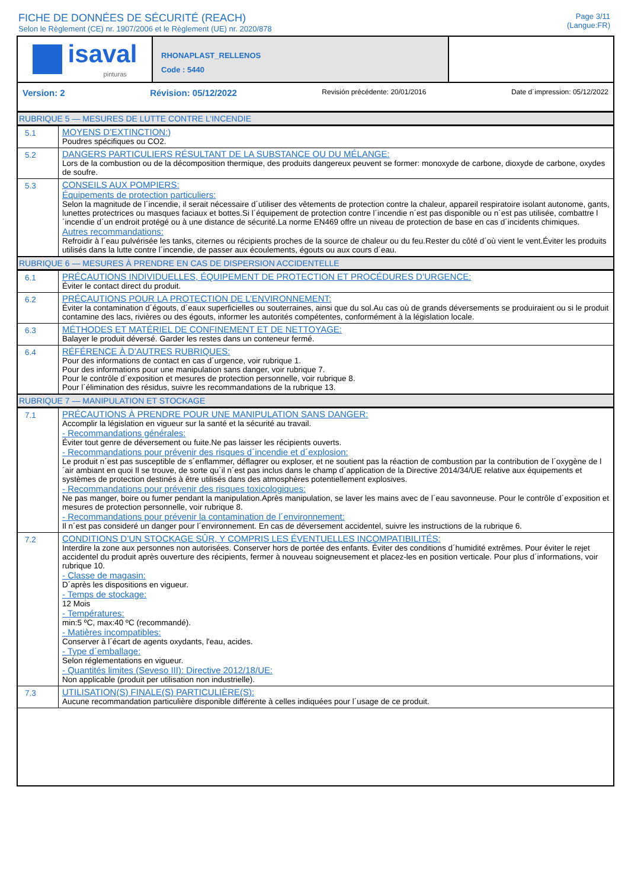FICHE DE DONNÉES DE SÉCURITÉ (REACH)
Selon le Règlement (CE) nr. 1907/2006 et le Règlement (UE) nr. 2020/878
Page 3/11
(Langue:FR)
isaval
pinturas
RHONAPLAST_RELLENOS
Code : 5440
Version: 2 Révision: 05/12/2022 Revisión précédente: 20/01/2016 Date d´impression: 05/12/2022
RUBRIQUE 5 — MESURES DE LUTTE CONTRE L’INCENDIE
| 5.1 | MOYENS D’EXTINCTION:) Poudres spécifiques ou CO2. |
| 5.2 | DANGERS PARTICULIERS RÉSULTANT DE LA SUBSTANCE OU DU MÉLANGE: Lors de la combustion ou de la décomposition thermique, des produits dangereux peuvent se former: monoxyde de carbone, dioxyde de carbone, oxydes de soufre. |
| 5.3 | CONSEILS AUX POMPIERS: Équipements de protection particuliers: Selon la magnitude de l´incendie, il serait nécessaire d´utiliser des vêtements de protection contre la chaleur, appareil respiratoire isolant autonome, gants, lunettes protectrices ou masques faciaux et bottes.Si l´équipement de protection contre l´incendie n´est pas disponible ou n´est pas utilisée, combattre l´incendie d´un endroit protégé ou à une distance de sécurité.La norme EN469 offre un niveau de protection de base en cas d´incidents chimiques. Autres recommandations: Refroidir à l´eau pulvérisée les tanks, citernes ou récipients proches de la source de chaleur ou du feu.Rester du côté d´où vient le vent.Éviter les produits utilisés dans la lutte contre l´incendie, de passer aux écoulements, égouts ou aux cours d´eau. |
RUBRIQUE 6 — MESURES À PRENDRE EN CAS DE DISPERSION ACCIDENTELLE
| 6.1 | PRÉCAUTIONS INDIVIDUELLES, ÉQUIPEMENT DE PROTECTION ET PROCÉDURES D’URGENCE: Éviter le contact direct du produit. |
| 6.2 | PRÉCAUTIONS POUR LA PROTECTION DE L’ENVIRONNEMENT: Éviter la contamination d´égouts, d´eaux superficielles ou souterraines, ainsi que du sol.Au cas où de grands déversements se produiraient ou si le produit contamine des lacs, rivières ou des égouts, informer les autorités compétentes, conformément à la législation locale. |
| 6.3 | MÉTHODES ET MATÉRIEL DE CONFINEMENT ET DE NETTOYAGE: Balayer le produit déversé. Garder les restes dans un conteneur fermé. |
| 6.4 | RÉFÉRENCE À D’AUTRES RUBRIQUES: Pour des informations de contact en cas d´urgence, voir rubrique 1. Pour des informations pour une manipulation sans danger, voir rubrique 7. Pour le contrôle d´exposition et mesures de protection personnelle, voir rubrique 8. Pour l´élimination des résidus, suivre les recommandations de la rubrique 13. |
RUBRIQUE 7 — MANIPULATION ET STOCKAGE
| 7.1 | PRÉCAUTIONS À PRENDRE POUR UNE MANIPULATION SANS DANGER: Accomplir la législation en vigueur sur la santé et la sécurité au travail. - Recommandations générales: Éviter tout genre de déversement ou fuite.Ne pas laisser les récipients ouverts. - Recommandations pour prévenir des risques d´incendie et d´explosion: Le produit n´est pas susceptible de s´enflammer, déflagrer ou exploser, et ne soutient pas la réaction de combustion par la contribution de l´oxygène de l´air ambiant en quoi Il se trouve, de sorte qu´il n´est pas inclus dans le champ d´application de la Directive 2014/34/UE relative aux équipements et systèmes de protection destinés à être utilisés dans des atmosphères potentiellement explosives. - Recommandations pour prévenir des risques toxicologiques: Ne pas manger, boire ou fumer pendant la manipulation.Après manipulation, se laver les mains avec de l´eau savonneuse. Pour le contrôle d´exposition et mesures de protection personnelle, voir rubrique 8. - Recommandations pour prévenir la contamination de l´environnement: Il n´est pas consideré un danger pour l´environnement. En cas de déversement accidentel, suivre les instructions de la rubrique 6. |
| 7.2 | CONDITIONS D’UN STOCKAGE SÛR, Y COMPRIS LES ÉVENTUELLES INCOMPATIBILITÉS: Interdire la zone aux personnes non autorisées. Conserver hors de portée des enfants. Éviter des conditions d´humidité extrêmes. Pour éviter le rejet accidentel du produit après ouverture des récipients, fermer à nouveau soigneusement et placez-les en position verticale. Pour plus d´informations, voir rubrique 10. - Classe de magasin: D´après les dispositions en vigueur. - Temps de stockage: 12 Mois - Températures: min:5 ºC, max:40 ºC (recommandé). - Matières incompatibles: Conserver à l´écart de agents oxydants, l'eau, acides. - Type d´emballage: Selon réglementations en vigueur. - Quantités limites (Seveso III): Directive 2012/18/UE: Non applicable (produit per utilisation non industrielle). |
| 7.3 | UTILISATION(S) FINALE(S) PARTICULIÈRE(S): Aucune recommandation particulière disponible différente à celles indiquées pour l´usage de ce produit. |